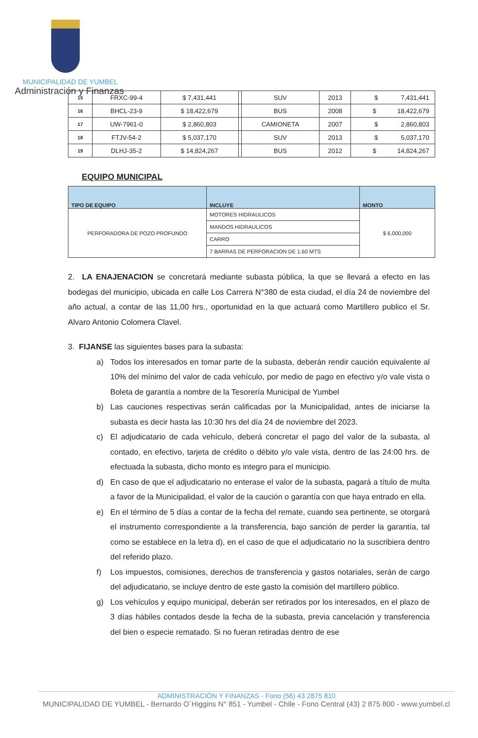MUNICIPALIDAD DE YUMBEL
Administración y Finanzas
| 15 | FRXC-99-4 | $ 7,431,441 | | SUV | 2013 | $ 7,431,441 |
| 16 | BHCL-23-9 | $ 18,422,679 | | BUS | 2008 | $ 18,422,679 |
| 17 | UW-7961-0 | $ 2,860,803 | | CAMIONETA | 2007 | $ 2,860,803 |
| 18 | FTJV-54-2 | $ 5,037,170 | | SUV | 2013 | $ 5,037,170 |
| 19 | DLHJ-35-2 | $ 14,824,267 | | BUS | 2012 | $ 14,824,267 |
EQUIPO MUNICIPAL
| TIPO DE EQUIPO | INCLUYE | MONTO |
| --- | --- | --- |
| PERFORADORA DE POZO PROFUNDO | MOTORES HIDRAULICOS | $ 6,000,000 |
| | MANDOS HIDRAULICOS | |
| | CARRO | |
| | 7 BARRAS DE PERFORACION DE 1.60 MTS | |
2. LA ENAJENACION se concretará mediante subasta pública, la que se llevará a efecto en las bodegas del municipio, ubicada en calle Los Carrera N°380 de esta ciudad, el día 24 de noviembre del año actual, a contar de las 11,00 hrs., oportunidad en la que actuará como Martillero publico el Sr. Alvaro Antonio Colomera Clavel.
3. FIJANSE las siguientes bases para la subasta:
a) Todos los interesados en tomar parte de la subasta, deberán rendir caución equivalente al 10% del mínimo del valor de cada vehículo, por medio de pago en efectivo y/o vale vista o Boleta de garantía a nombre de la Tesorería Municipal de Yumbel
b) Las cauciones respectivas serán calificadas por la Municipalidad, antes de iniciarse la subasta es decir hasta las 10:30 hrs del día 24 de noviembre del 2023.
c) El adjudicatario de cada vehículo, deberá concretar el pago del valor de la subasta, al contado, en efectivo, tarjeta de crédito o débito y/o vale vista, dentro de las 24:00 hrs. de efectuada la subasta, dicho monto es integro para el municipio.
d) En caso de que el adjudicatario no enterase el valor de la subasta, pagará a título de multa a favor de la Municipalidad, el valor de la caución o garantía con que haya entrado en ella.
e) En el término de 5 días a contar de la fecha del remate, cuando sea pertinente, se otorgará el instrumento correspondiente a la transferencia, bajo sanción de perder la garantía, tal como se establece en la letra d), en el caso de que el adjudicatario no la suscribiera dentro del referido plazo.
f) Los impuestos, comisiones, derechos de transferencia y gastos notariales, serán de cargo del adjudicatario, se incluye dentro de este gasto la comisión del martillero público.
g) Los vehículos y equipo municipal, deberán ser retirados por los interesados, en el plazo de 3 días hábiles contados desde la fecha de la subasta, previa cancelación y transferencia del bien o especie rematado. Si no fueran retiradas dentro de ese
ADMINISTRACIÓN Y FINANZAS - Fono (56) 43 2875 810
MUNICIPALIDAD DE YUMBEL - Bernardo O´Higgins N° 851 - Yumbel - Chile - Fono Central (43) 2 875 800 - www.yumbel.cl